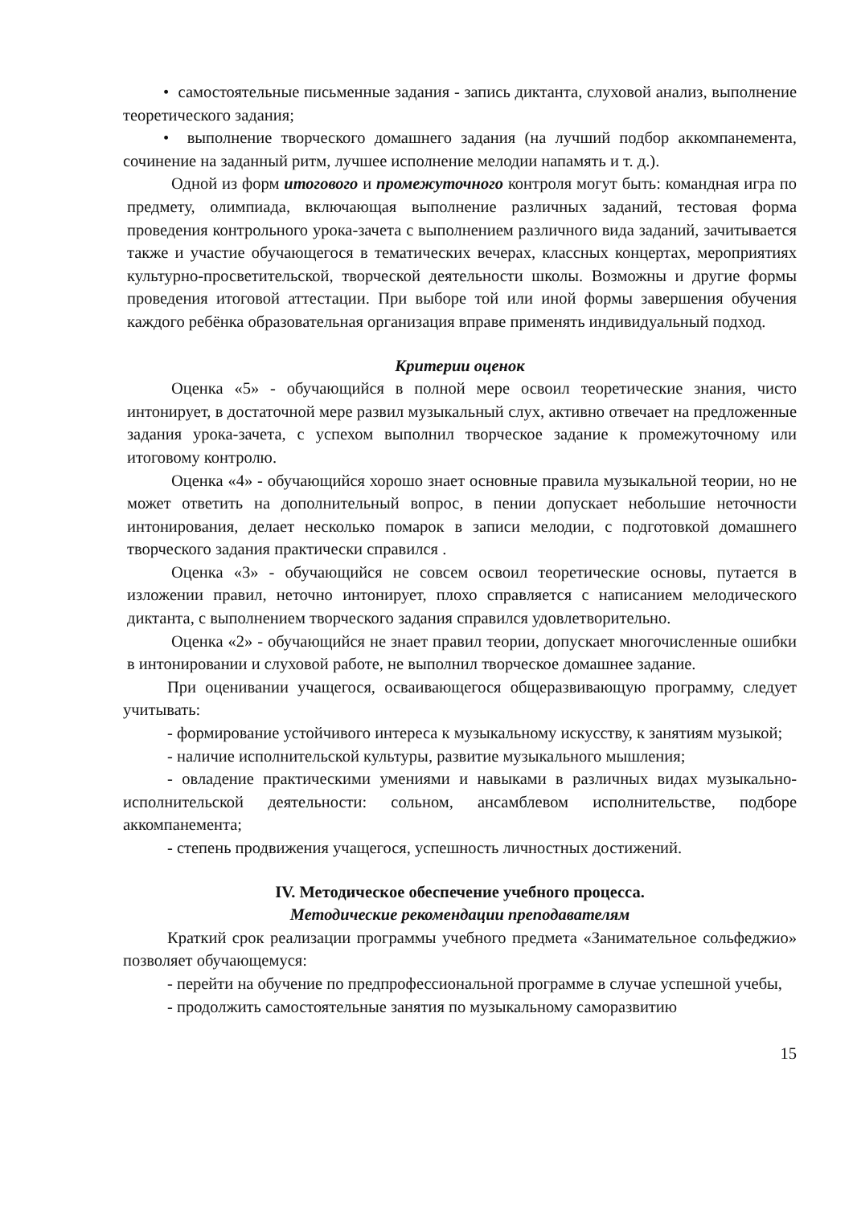• самостоятельные письменные задания - запись диктанта, слуховой анализ, выполнение теоретического задания;
• выполнение творческого домашнего задания (на лучший подбор аккомпанемента, сочинение на заданный ритм, лучшее исполнение мелодии напамять и т. д.).
Одной из форм итогового и промежуточного контроля могут быть: командная игра по предмету, олимпиада, включающая выполнение различных заданий, тестовая форма проведения контрольного урока-зачета с выполнением различного вида заданий, зачитывается также и участие обучающегося в тематических вечерах, классных концертах, мероприятиях культурно-просветительской, творческой деятельности школы. Возможны и другие формы проведения итоговой аттестации. При выборе той или иной формы завершения обучения каждого ребёнка образовательная организация вправе применять индивидуальный подход.
Критерии оценок
Оценка «5» - обучающийся в полной мере освоил теоретические знания, чисто интонирует, в достаточной мере развил музыкальный слух, активно отвечает на предложенные задания урока-зачета, с успехом выполнил творческое задание к промежуточному или итоговому контролю.
Оценка «4» - обучающийся хорошо знает основные правила музыкальной теории, но не может ответить на дополнительный вопрос, в пении допускает небольшие неточности интонирования, делает несколько помарок в записи мелодии, с подготовкой домашнего творческого задания практически справился .
Оценка «3» - обучающийся не совсем освоил теоретические основы, путается в изложении правил, неточно интонирует, плохо справляется с написанием мелодического диктанта, с выполнением творческого задания справился удовлетворительно.
Оценка «2» - обучающийся не знает правил теории, допускает многочисленные ошибки в интонировании и слуховой работе, не выполнил творческое домашнее задание.
При оценивании учащегося, осваивающегося общеразвивающую программу, следует учитывать:
- формирование устойчивого интереса к музыкальному искусству, к занятиям музыкой;
- наличие исполнительской культуры, развитие музыкального мышления;
- овладение практическими умениями и навыками в различных видах музыкально-исполнительской деятельности: сольном, ансамблевом исполнительстве, подборе аккомпанемента;
- степень продвижения учащегося, успешность личностных достижений.
IV. Методическое обеспечение учебного процесса.
Методические рекомендации преподавателям
Краткий срок реализации программы учебного предмета «Занимательное сольфеджио» позволяет обучающемуся:
- перейти на обучение по предпрофессиональной программе в случае успешной учебы,
- продолжить самостоятельные занятия по музыкальному саморазвитию
15